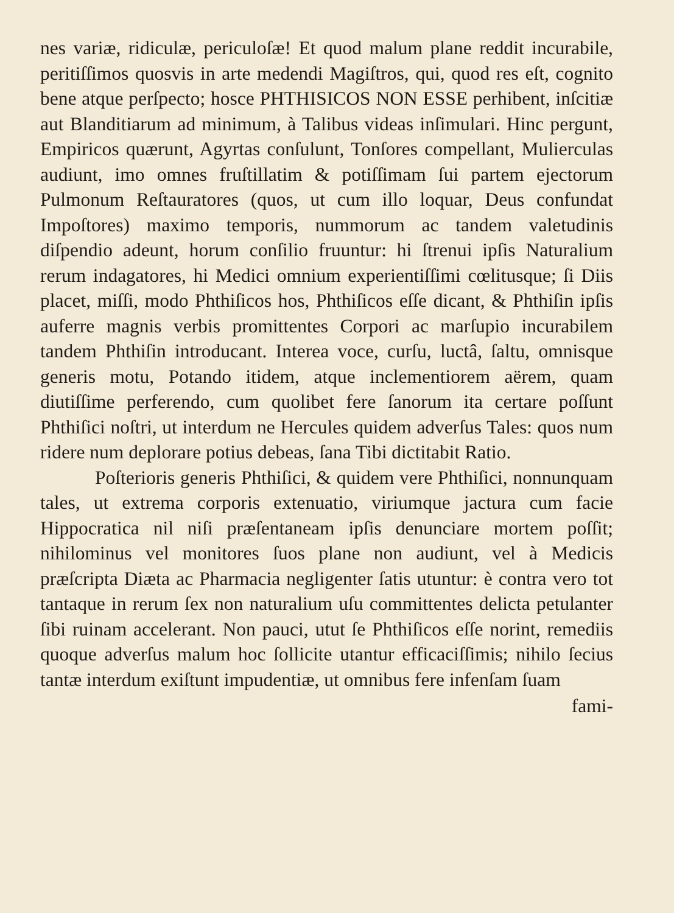nes variæ, ridiculæ, periculoſæ! Et quod malum plane reddit incurabile, peritiſſimos quosvis in arte medendi Magiſtros, qui, quod res eſt, cognito bene atque perſpecto; hosce PHTHISICOS NON ESSE perhibent, inſcitiæ aut Blanditiarum ad minimum, à Talibus videas inſimulari. Hinc pergunt, Empiricos quærunt, Agyrtas conſulunt, Tonſores compellant, Mulierculas audiunt, imo omnes fruſtillatim & potiſſimam ſui partem ejectorum Pulmonum Reſtauratores (quos, ut cum illo loquar, Deus confundat Impoſtores) maximo temporis, nummorum ac tandem valetudinis diſpendio adeunt, horum conſilio fruuntur: hi ſtrenui ipſis Naturalium rerum indagatores, hi Medici omnium experientiſſimi cœlitusque; ſi Diis placet, miſſi, modo Phthiſicos hos, Phthiſicos eſſe dicant, & Phthiſin ipſis auferre magnis verbis promittentes Corpori ac marſupio incurabilem tandem Phthiſin introducant. Interea voce, curſu, luctâ, ſaltu, omnisque generis motu, Potando itidem, atque inclementiorem aërem, quam diutiſſime perferendo, cum quolibet fere ſanorum ita certare poſſunt Phthiſici noſtri, ut interdum ne Hercules quidem adverſus Tales: quos num ridere num deplorare potius debeas, ſana Tibi dictitabit Ratio.
Poſterioris generis Phthiſici, & quidem vere Phthiſici, nonnunquam tales, ut extrema corporis extenuatio, viriumque jactura cum facie Hippocratica nil niſi præſentaneam ipſis denunciare mortem poſſit; nihilominus vel monitores ſuos plane non audiunt, vel à Medicis præſcripta Diæta ac Pharmacia negligenter ſatis utuntur: è contra vero tot tantaque in rerum ſex non naturalium uſu committentes delicta petulanter ſibi ruinam accelerant. Non pauci, utut ſe Phthiſicos eſſe norint, remediis quoque adverſus malum hoc ſollicite utantur efficaciſſimis; nihilo ſecius tantæ interdum exiſtunt impudentiæ, ut omnibus fere infenſam ſuam
fami-